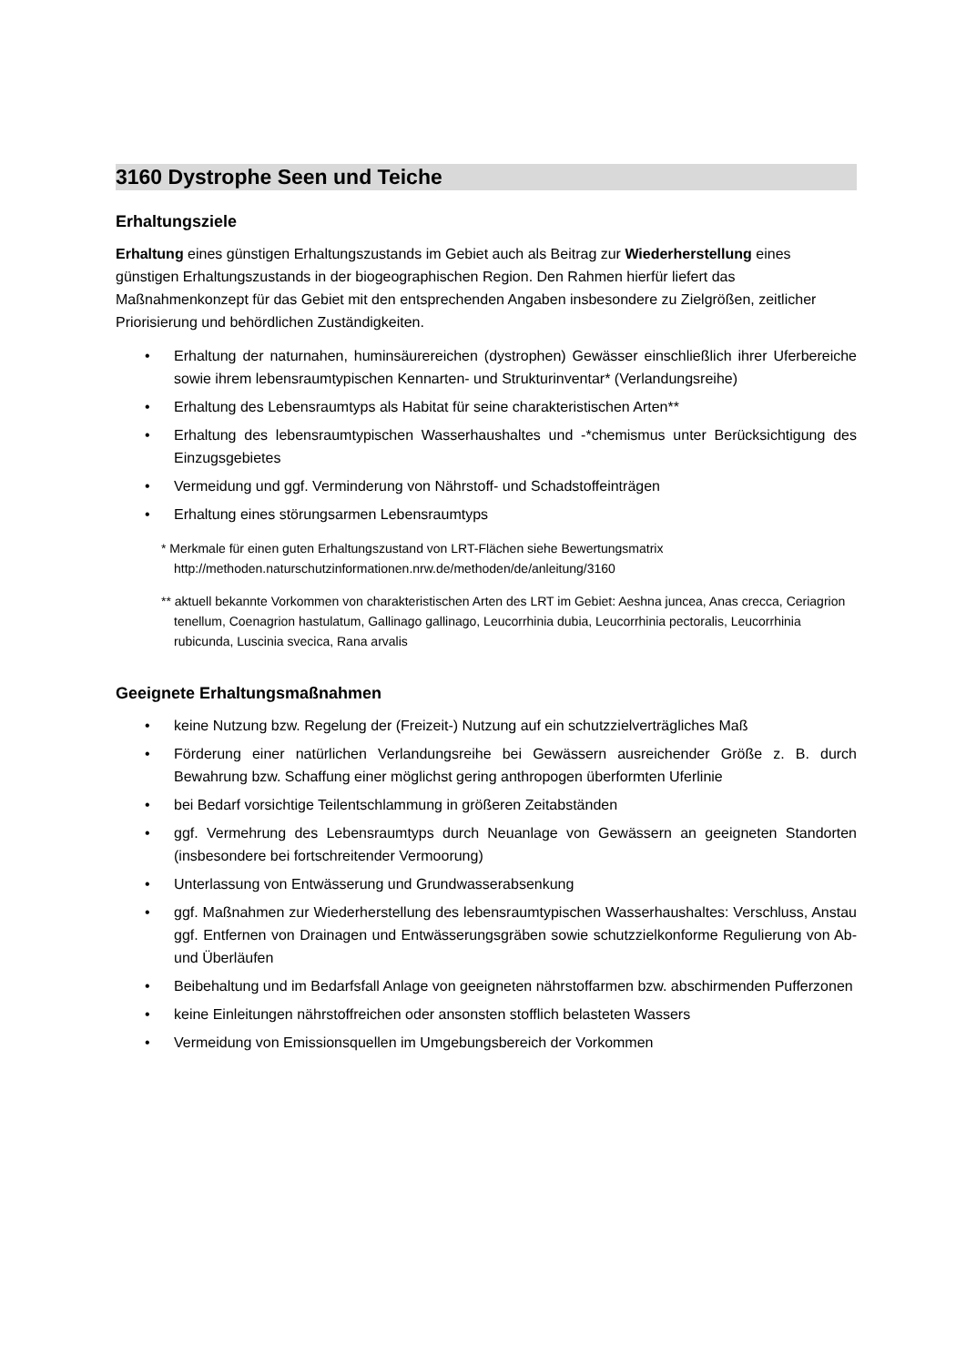3160 Dystrophe Seen und Teiche
Erhaltungsziele
Erhaltung eines günstigen Erhaltungszustands im Gebiet auch als Beitrag zur Wiederherstellung eines günstigen Erhaltungszustands in der biogeographischen Region. Den Rahmen hierfür liefert das Maßnahmenkonzept für das Gebiet mit den entsprechenden Angaben insbesondere zu Zielgrößen, zeitlicher Priorisierung und behördlichen Zuständigkeiten.
• Erhaltung der naturnahen, huminsäurereichen (dystrophen) Gewässer einschließlich ihrer Uferbereiche sowie ihrem lebensraumtypischen Kennarten- und Strukturinventar* (Verlandungsreihe)
• Erhaltung des Lebensraumtyps als Habitat für seine charakteristischen Arten**
• Erhaltung des lebensraumtypischen Wasserhaushaltes und -*chemismus unter Berücksichtigung des Einzugsgebietes
• Vermeidung und ggf. Verminderung von Nährstoff- und Schadstoffeinträgen
• Erhaltung eines störungsarmen Lebensraumtyps
* Merkmale für einen guten Erhaltungszustand von LRT-Flächen siehe Bewertungsmatrix http://methoden.naturschutzinformationen.nrw.de/methoden/de/anleitung/3160
** aktuell bekannte Vorkommen von charakteristischen Arten des LRT im Gebiet: Aeshna juncea, Anas crecca, Ceriagrion tenellum, Coenagrion hastulatum, Gallinago gallinago, Leucorrhinia dubia, Leucorrhinia pectoralis, Leucorrhinia rubicunda, Luscinia svecica, Rana arvalis
Geeignete Erhaltungsmaßnahmen
• keine Nutzung bzw. Regelung der (Freizeit-) Nutzung auf ein schutzzielverträgliches Maß
• Förderung einer natürlichen Verlandungsreihe bei Gewässern ausreichender Größe z. B. durch Bewahrung bzw. Schaffung einer möglichst gering anthropogen überformten Uferlinie
• bei Bedarf vorsichtige Teilentschlammung in größeren Zeitabständen
• ggf. Vermehrung des Lebensraumtyps durch Neuanlage von Gewässern an geeigneten Standorten (insbesondere bei fortschreitender Vermoorung)
• Unterlassung von Entwässerung und Grundwasserabsenkung
• ggf. Maßnahmen zur Wiederherstellung des lebensraumtypischen Wasserhaushaltes: Verschluss, Anstau ggf. Entfernen von Drainagen und Entwässerungsgräben sowie schutzzielkonforme Regulierung von Ab- und Überläufen
• Beibehaltung und im Bedarfsfall Anlage von geeigneten nährstoffarmen bzw. abschirmenden Pufferzonen
• keine Einleitungen nährstoffreichen oder ansonsten stofflich belasteten Wassers
• Vermeidung von Emissionsquellen im Umgebungsbereich der Vorkommen